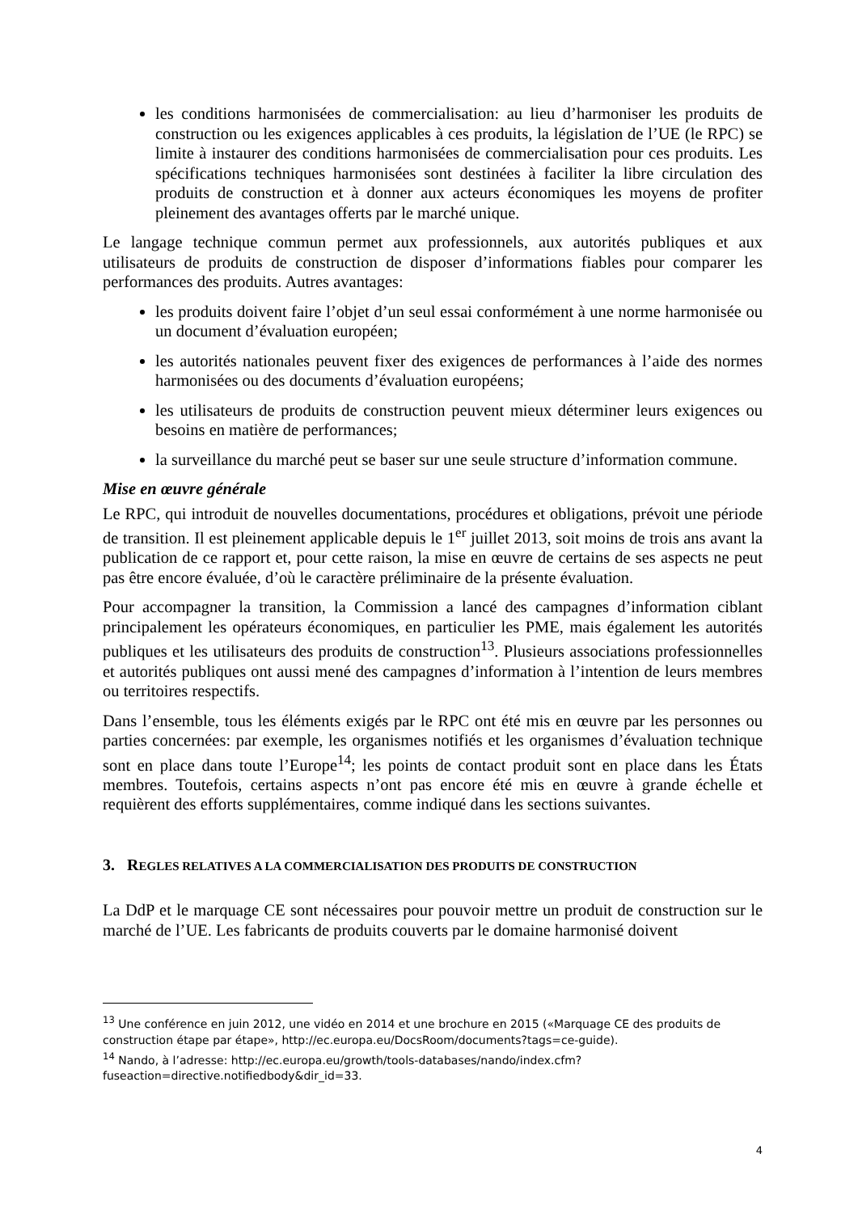les conditions harmonisées de commercialisation: au lieu d’harmoniser les produits de construction ou les exigences applicables à ces produits, la législation de l’UE (le RPC) se limite à instaurer des conditions harmonisées de commercialisation pour ces produits. Les spécifications techniques harmonisées sont destinées à faciliter la libre circulation des produits de construction et à donner aux acteurs économiques les moyens de profiter pleinement des avantages offerts par le marché unique.
Le langage technique commun permet aux professionnels, aux autorités publiques et aux utilisateurs de produits de construction de disposer d’informations fiables pour comparer les performances des produits. Autres avantages:
les produits doivent faire l’objet d’un seul essai conformément à une norme harmonisée ou un document d’évaluation européen;
les autorités nationales peuvent fixer des exigences de performances à l’aide des normes harmonisées ou des documents d’évaluation européens;
les utilisateurs de produits de construction peuvent mieux déterminer leurs exigences ou besoins en matière de performances;
la surveillance du marché peut se baser sur une seule structure d’information commune.
Mise en œuvre générale
Le RPC, qui introduit de nouvelles documentations, procédures et obligations, prévoit une période de transition. Il est pleinement applicable depuis le 1<sup>er</sup> juillet 2013, soit moins de trois ans avant la publication de ce rapport et, pour cette raison, la mise en œuvre de certains de ses aspects ne peut pas être encore évaluée, d’où le caractère préliminaire de la présente évaluation.
Pour accompagner la transition, la Commission a lancé des campagnes d’information ciblant principalement les opérateurs économiques, en particulier les PME, mais également les autorités publiques et les utilisateurs des produits de construction<sup>13</sup>. Plusieurs associations professionnelles et autorités publiques ont aussi mené des campagnes d’information à l’intention de leurs membres ou territoires respectifs.
Dans l’ensemble, tous les éléments exigés par le RPC ont été mis en œuvre par les personnes ou parties concernées: par exemple, les organismes notifiés et les organismes d’évaluation technique sont en place dans toute l’Europe<sup>14</sup>; les points de contact produit sont en place dans les États membres. Toutefois, certains aspects n’ont pas encore été mis en œuvre à grande échelle et requièrent des efforts supplémentaires, comme indiqué dans les sections suivantes.
3. REGLES RELATIVES A LA COMMERCIALISATION DES PRODUITS DE CONSTRUCTION
La DdP et le marquage CE sont nécessaires pour pouvoir mettre un produit de construction sur le marché de l’UE. Les fabricants de produits couverts par le domaine harmonisé doivent
<sup>13</sup> Une conférence en juin 2012, une vidéo en 2014 et une brochure en 2015 («Marquage CE des produits de construction étape par étape», http://ec.europa.eu/DocsRoom/documents?tags=ce-guide).
<sup>14</sup> Nando, à l’adresse: http://ec.europa.eu/growth/tools-databases/nando/index.cfm?fuseaction=directive.notifiedbody&dir_id=33.
4